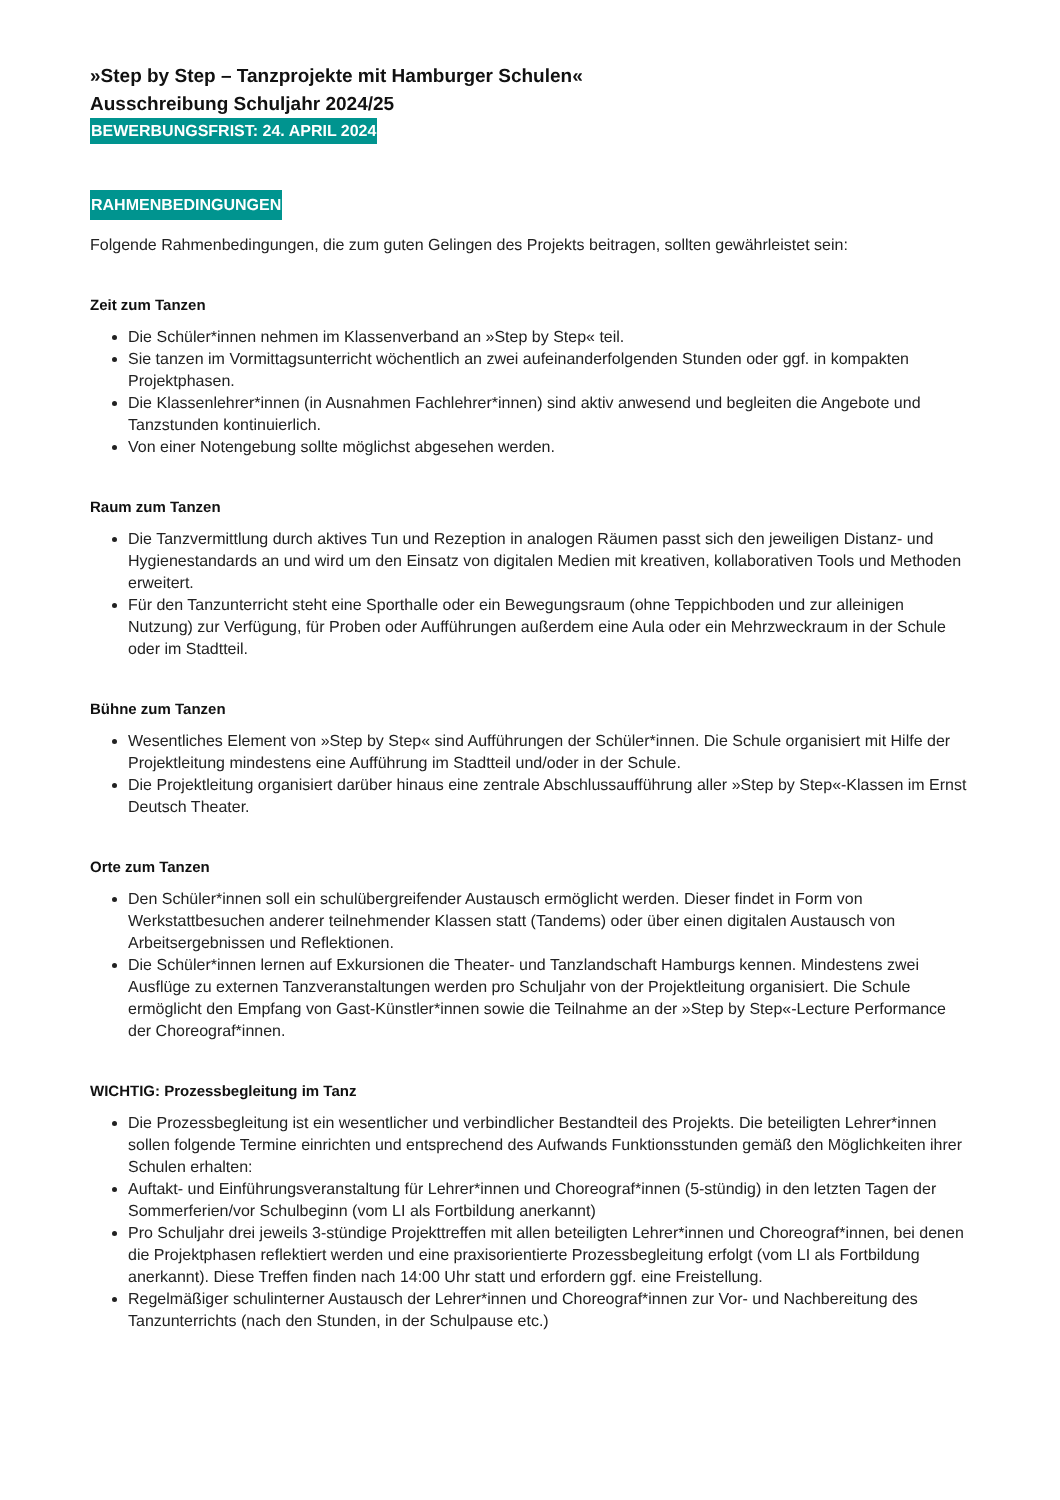»Step by Step – Tanzprojekte mit Hamburger Schulen«
Ausschreibung Schuljahr 2024/25
BEWERBUNGSFRIST: 24. APRIL 2024
RAHMENBEDINGUNGEN
Folgende Rahmenbedingungen, die zum guten Gelingen des Projekts beitragen, sollten gewährleistet sein:
Zeit zum Tanzen
Die Schüler*innen nehmen im Klassenverband an »Step by Step« teil.
Sie tanzen im Vormittagsunterricht wöchentlich an zwei aufeinanderfolgenden Stunden oder ggf. in kompakten Projektphasen.
Die Klassenlehrer*innen (in Ausnahmen Fachlehrer*innen) sind aktiv anwesend und begleiten die Angebote und Tanzstunden kontinuierlich.
Von einer Notengebung sollte möglichst abgesehen werden.
Raum zum Tanzen
Die Tanzvermittlung durch aktives Tun und Rezeption in analogen Räumen passt sich den jeweiligen Distanz- und Hygienestandards an und wird um den Einsatz von digitalen Medien mit kreativen, kollaborativen Tools und Methoden erweitert.
Für den Tanzunterricht steht eine Sporthalle oder ein Bewegungsraum (ohne Teppichboden und zur alleinigen Nutzung) zur Verfügung, für Proben oder Aufführungen außerdem eine Aula oder ein Mehrzweckraum in der Schule oder im Stadtteil.
Bühne zum Tanzen
Wesentliches Element von »Step by Step« sind Aufführungen der Schüler*innen. Die Schule organisiert mit Hilfe der Projektleitung mindestens eine Aufführung im Stadtteil und/oder in der Schule.
Die Projektleitung organisiert darüber hinaus eine zentrale Abschlussaufführung aller »Step by Step«-Klassen im Ernst Deutsch Theater.
Orte zum Tanzen
Den Schüler*innen soll ein schulübergreifender Austausch ermöglicht werden. Dieser findet in Form von Werkstattbesuchen anderer teilnehmender Klassen statt (Tandems) oder über einen digitalen Austausch von Arbeitsergebnissen und Reflektionen.
Die Schüler*innen lernen auf Exkursionen die Theater- und Tanzlandschaft Hamburgs kennen. Mindestens zwei Ausflüge zu externen Tanzveranstaltungen werden pro Schuljahr von der Projektleitung organisiert. Die Schule ermöglicht den Empfang von Gast-Künstler*innen sowie die Teilnahme an der »Step by Step«-Lecture Performance der Choreograf*innen.
WICHTIG: Prozessbegleitung im Tanz
Die Prozessbegleitung ist ein wesentlicher und verbindlicher Bestandteil des Projekts. Die beteiligten Lehrer*innen sollen folgende Termine einrichten und entsprechend des Aufwands Funktionsstunden gemäß den Möglichkeiten ihrer Schulen erhalten:
Auftakt- und Einführungsveranstaltung für Lehrer*innen und Choreograf*innen (5-stündig) in den letzten Tagen der Sommerferien/vor Schulbeginn (vom LI als Fortbildung anerkannt)
Pro Schuljahr drei jeweils 3-stündige Projekttreffen mit allen beteiligten Lehrer*innen und Choreograf*innen, bei denen die Projektphasen reflektiert werden und eine praxisorientierte Prozessbegleitung erfolgt (vom LI als Fortbildung anerkannt). Diese Treffen finden nach 14:00 Uhr statt und erfordern ggf. eine Freistellung.
Regelmäßiger schulinterner Austausch der Lehrer*innen und Choreograf*innen zur Vor- und Nachbereitung des Tanzunterrichts (nach den Stunden, in der Schulpause etc.)